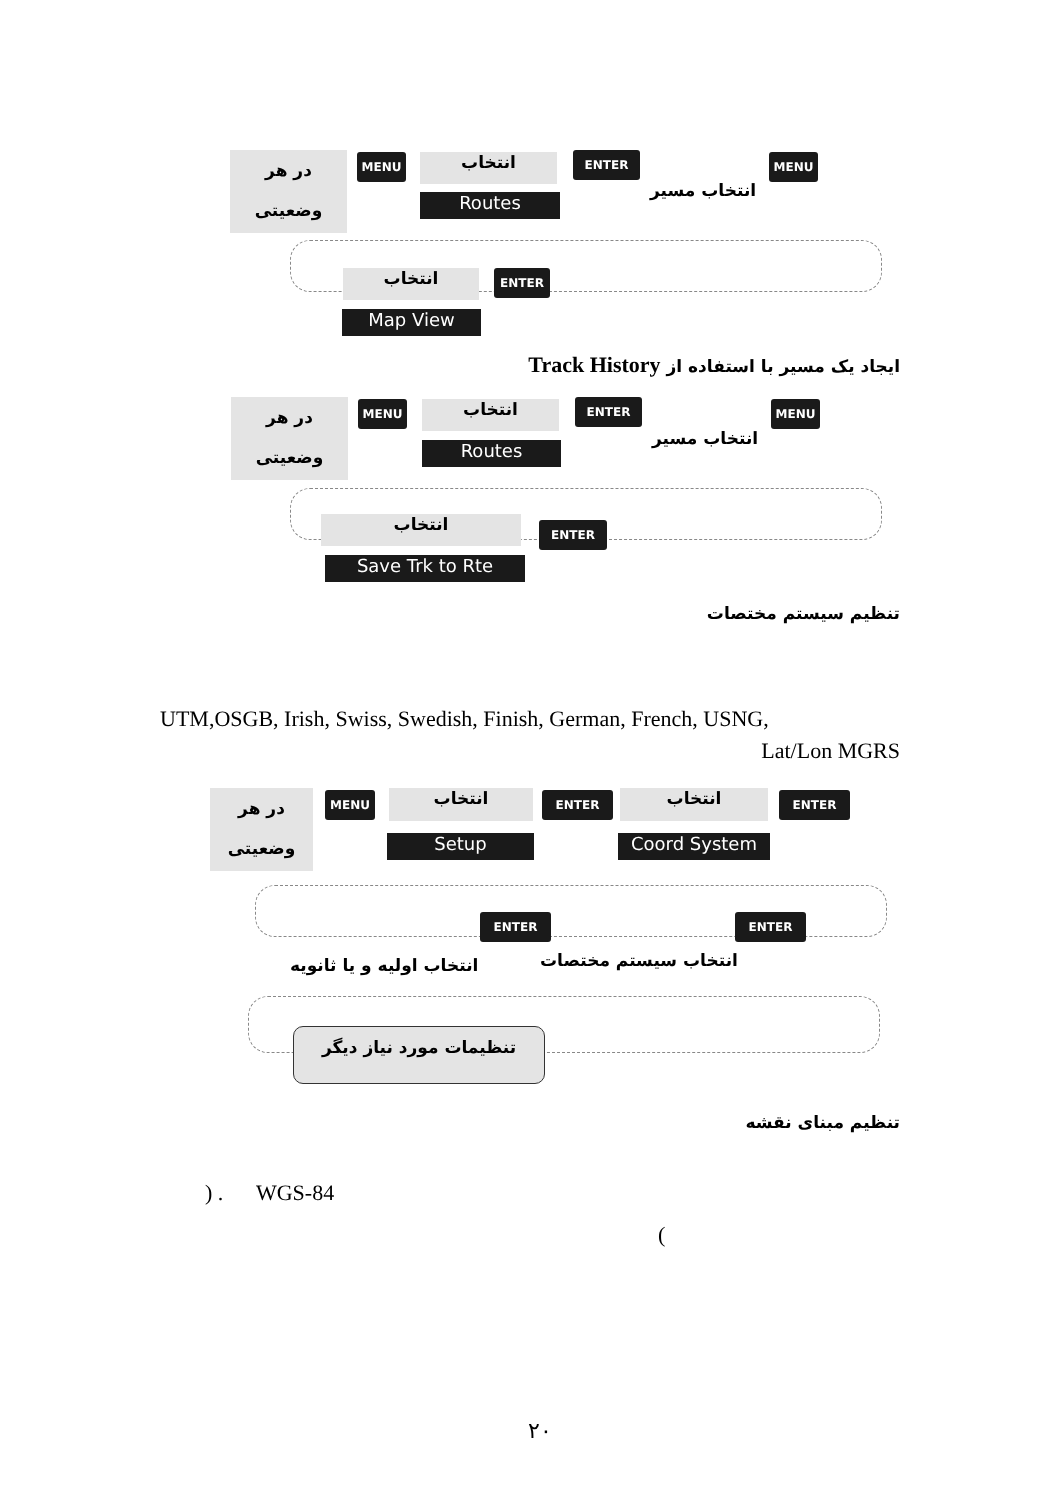در هر
وضعیتی
MENU انتخاب
Routes
ENTER MENU
انتخاب مسیر
انتخاب ENTER
Map View
ایجاد یک مسیر با استفاده از Track History
در هر
وضعیتی
MENU انتخاب
Routes
ENTER MENU
انتخاب مسیر
انتخاب ENTER
Save Trk to Rte
تنظیم سیستم مختصات
UTM,OSGB, Irish, Swiss, Swedish, Finish, German, French, USNG,
Lat/Lon MGRS
در هر
وضعیتی
MENU انتخاب
Setup
ENTER انتخاب
Coord System
ENTER
ENTER ENTER
انتخاب سیستم مختصات
انتخاب اولیه و یا ثانویه
تنظیمات مورد نیاز دیگر
تنظیم مبنای نقشه
) . WGS-84
(
۲۰